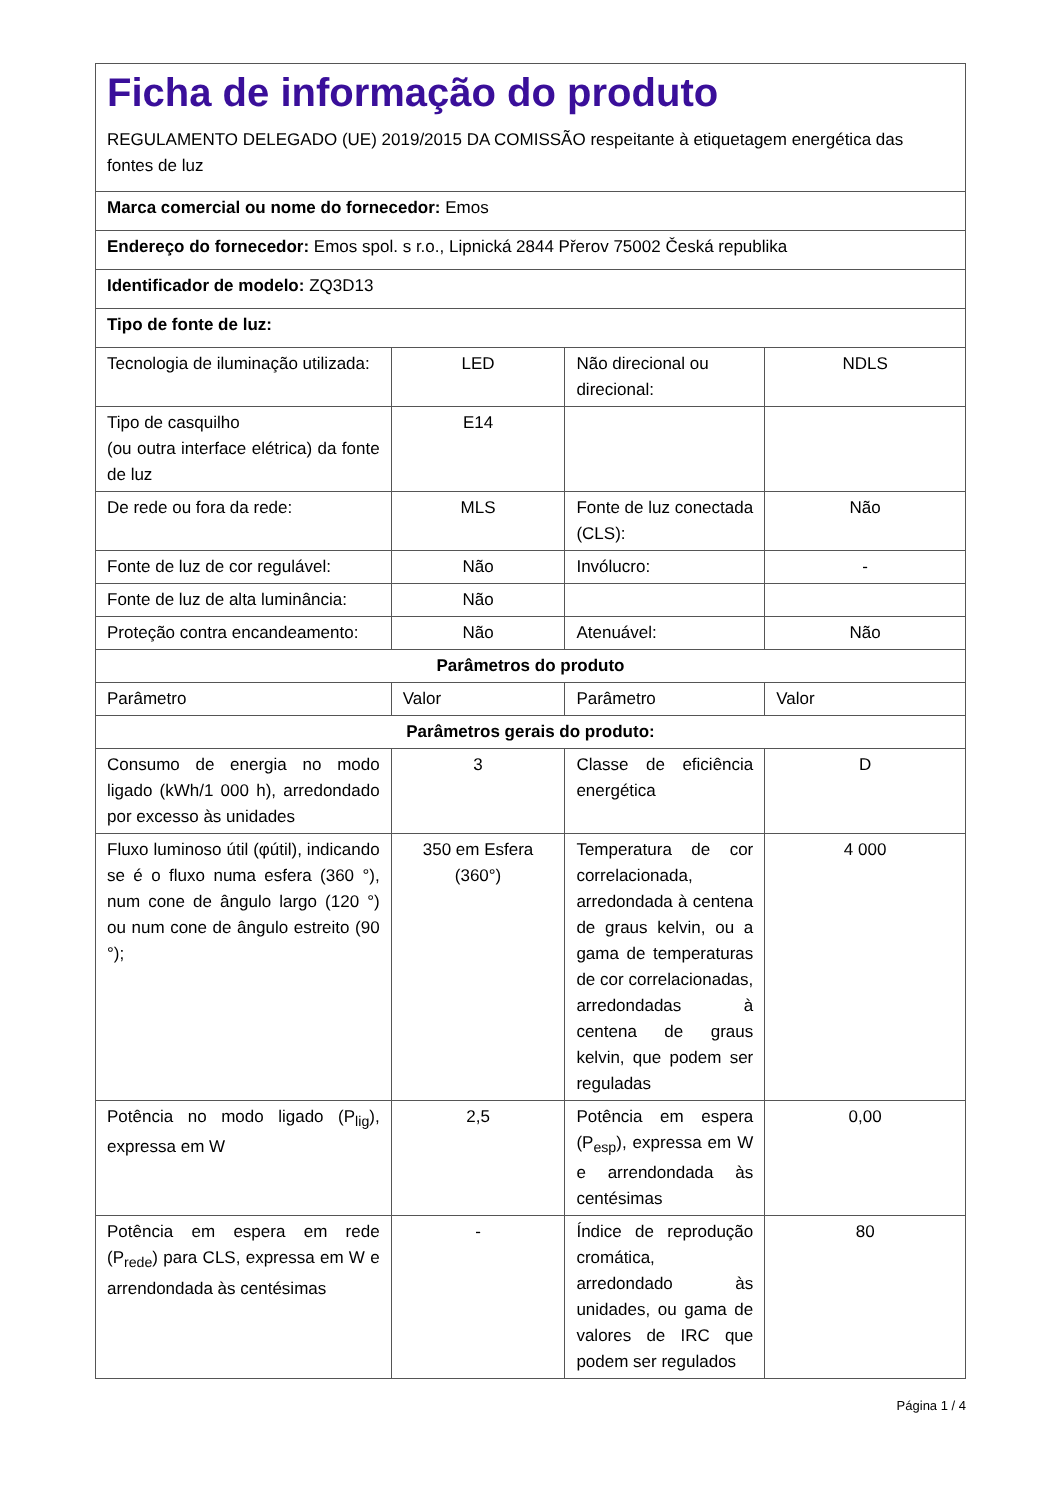| Ficha de informação do produto REGULAMENTO DELEGADO (UE) 2019/2015 DA COMISSÃO respeitante à etiquetagem energética das fontes de luz | | | |
| Marca comercial ou nome do fornecedor: Emos | | | |
| Endereço do fornecedor: Emos spol. s r.o., Lipnická 2844 Přerov 75002 Česká republika | | | |
| Identificador de modelo: ZQ3D13 | | | |
| Tipo de fonte de luz: | | | |
| Tecnologia de iluminação utilizada: | LED | Não direcional ou direcional: | NDLS |
| Tipo de casquilho (ou outra interface elétrica) da fonte de luz | E14 | | |
| De rede ou fora da rede: | MLS | Fonte de luz conectada (CLS): | Não |
| Fonte de luz de cor regulável: | Não | Invólucro: | - |
| Fonte de luz de alta luminância: | Não | | |
| Proteção contra encandeamento: | Não | Atenuável: | Não |
| Parâmetros do produto | | | |
| Parâmetro | Valor | Parâmetro | Valor |
| Parâmetros gerais do produto: | | | |
| Consumo de energia no modo ligado (kWh/1 000 h), arredondado por excesso às unidades | 3 | Classe de eficiência energética | D |
| Fluxo luminoso útil (φútil), indicando se é o fluxo numa esfera (360 °), num cone de ângulo largo (120 °) ou num cone de ângulo estreito (90 °); | 350 em Esfera (360°) | Temperatura de cor correlacionada, arredondada à centena de graus kelvin, ou a gama de temperaturas de cor correlacionadas, arredondadas à centena de graus kelvin, que podem ser reguladas | 4 000 |
| Potência no modo ligado (P<sub>lig</sub>), expressa em W | 2,5 | Potência em espera (P<sub>esp</sub>), expressa em W e arrendondada às centésimas | 0,00 |
| Potência em espera em rede (P<sub>rede</sub>) para CLS, expressa em W e arrendondada às centésimas | - | Índice de reprodução cromática, arredondado às unidades, ou gama de valores de IRC que podem ser regulados | 80 |
Página 1 / 4